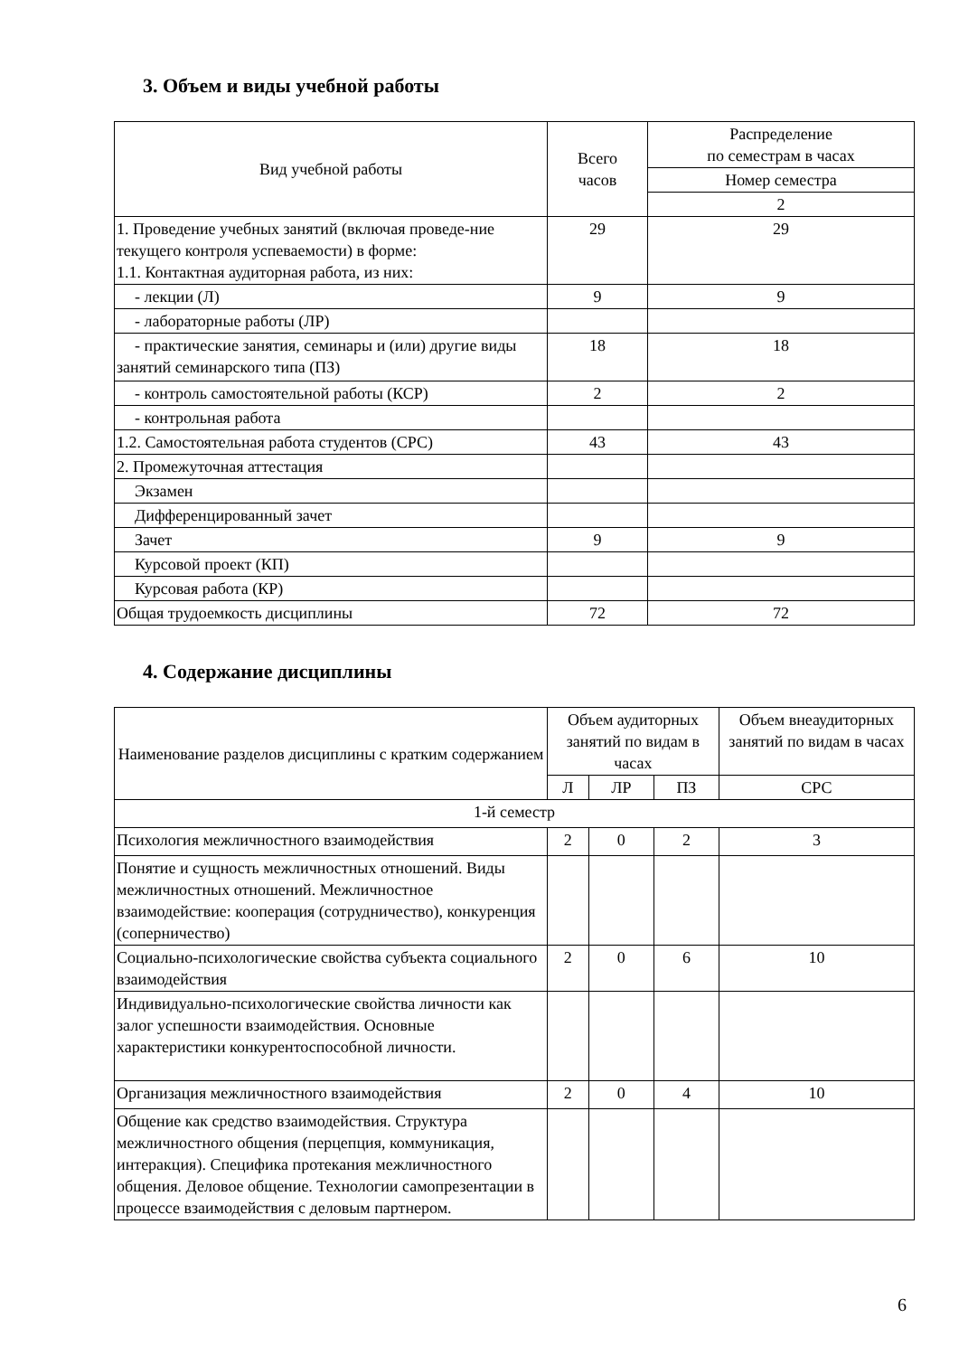3. Объем и виды учебной работы
| Вид учебной работы | Всего часов | Распределение по семестрам в часах |
| --- | --- | --- |
| | | Номер семестра |
| | | 2 |
| 1. Проведение учебных занятий (включая проведе-ние текущего контроля успеваемости) в форме: 1.1. Контактная аудиторная работа, из них: | 29 | 29 |
| - лекции (Л) | 9 | 9 |
| - лабораторные работы (ЛР) | | |
| - практические занятия, семинары и (или) другие виды занятий семинарского типа (ПЗ) | 18 | 18 |
| - контроль самостоятельной работы (КСР) | 2 | 2 |
| - контрольная работа | | |
| 1.2. Самостоятельная работа студентов (СРС) | 43 | 43 |
| 2. Промежуточная аттестация | | |
| Экзамен | | |
| Дифференцированный зачет | | |
| Зачет | 9 | 9 |
| Курсовой проект (КП) | | |
| Курсовая работа (КР) | | |
| Общая трудоемкость дисциплины | 72 | 72 |
4. Содержание дисциплины
| Наименование разделов дисциплины с кратким содержанием | Объем аудиторных занятий по видам в часах | | | Объем внеаудиторных занятий по видам в часах |
| --- | --- | --- | --- | --- |
| | Л | ЛР | ПЗ | СРС |
| 1-й семестр | | | | |
| Психология межличностного взаимодействия | 2 | 0 | 2 | 3 |
| Понятие и сущность межличностных отношений. Виды межличностных отношений. Межличностное взаимодействие: кооперация (сотрудничество), конкуренция (соперничество) | | | | |
| Социально-психологические свойства субъекта социального взаимодействия | 2 | 0 | 6 | 10 |
| Индивидуально-психологические свойства личности как залог успешности взаимодействия. Основные характеристики конкурентоспособной личности. | | | | |
| Организация межличностного взаимодействия | 2 | 0 | 4 | 10 |
| Общение как средство взаимодействия. Структура межличностного общения (перцепция, коммуникация, интеракция). Специфика протекания межличностного общения. Деловое общение. Технологии самопрезентации в процессе взаимодействия с деловым партнером. | | | | |
6